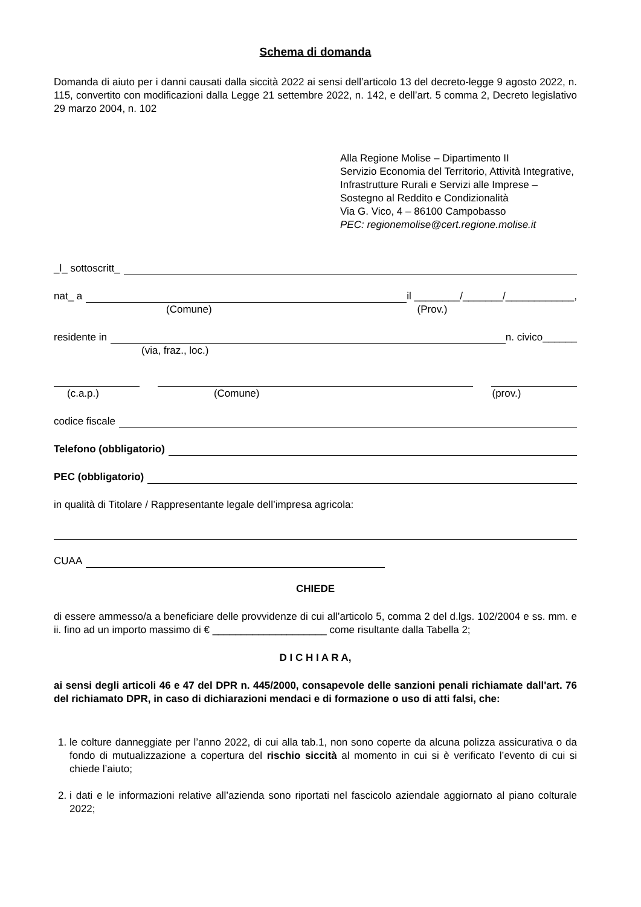Schema di domanda
Domanda di aiuto per i danni causati dalla siccità 2022 ai sensi dell’articolo 13 del decreto-legge 9 agosto 2022, n. 115, convertito con modificazioni dalla Legge 21 settembre 2022, n. 142, e dell’art. 5 comma 2, Decreto legislativo 29 marzo 2004, n. 102
Alla Regione Molise – Dipartimento II
Servizio Economia del Territorio, Attività Integrative, Infrastrutture Rurali e Servizi alle Imprese – Sostegno al Reddito e Condizionalità
Via G. Vico, 4 – 86100 Campobasso
PEC: regionemolise@cert.regione.molise.it
_l_ sottoscritt_
nat_ a il ________/_______/____________,
(Comune) (Prov.)
residente in n. civico______
(via, fraz., loc.)
(c.a.p.) (Comune) (prov.)
codice fiscale
Telefono (obbligatorio)
PEC (obbligatorio)
in qualità di Titolare / Rappresentante legale dell’impresa agricola:
CUAA
CHIEDE
di essere ammesso/a a beneficiare delle provvidenze di cui all’articolo 5, comma 2 del d.lgs. 102/2004 e ss. mm. e ii. fino ad un importo massimo di € ____________________ come risultante dalla Tabella 2;
D I C H I A R A,
ai sensi degli articoli 46 e 47 del DPR n. 445/2000, consapevole delle sanzioni penali richiamate dall'art. 76 del richiamato DPR, in caso di dichiarazioni mendaci e di formazione o uso di atti falsi, che:
1. le colture danneggiate per l’anno 2022, di cui alla tab.1, non sono coperte da alcuna polizza assicurativa o da fondo di mutualizzazione a copertura del rischio siccità al momento in cui si è verificato l’evento di cui si chiede l’aiuto;
2. i dati e le informazioni relative all’azienda sono riportati nel fascicolo aziendale aggiornato al piano colturale 2022;